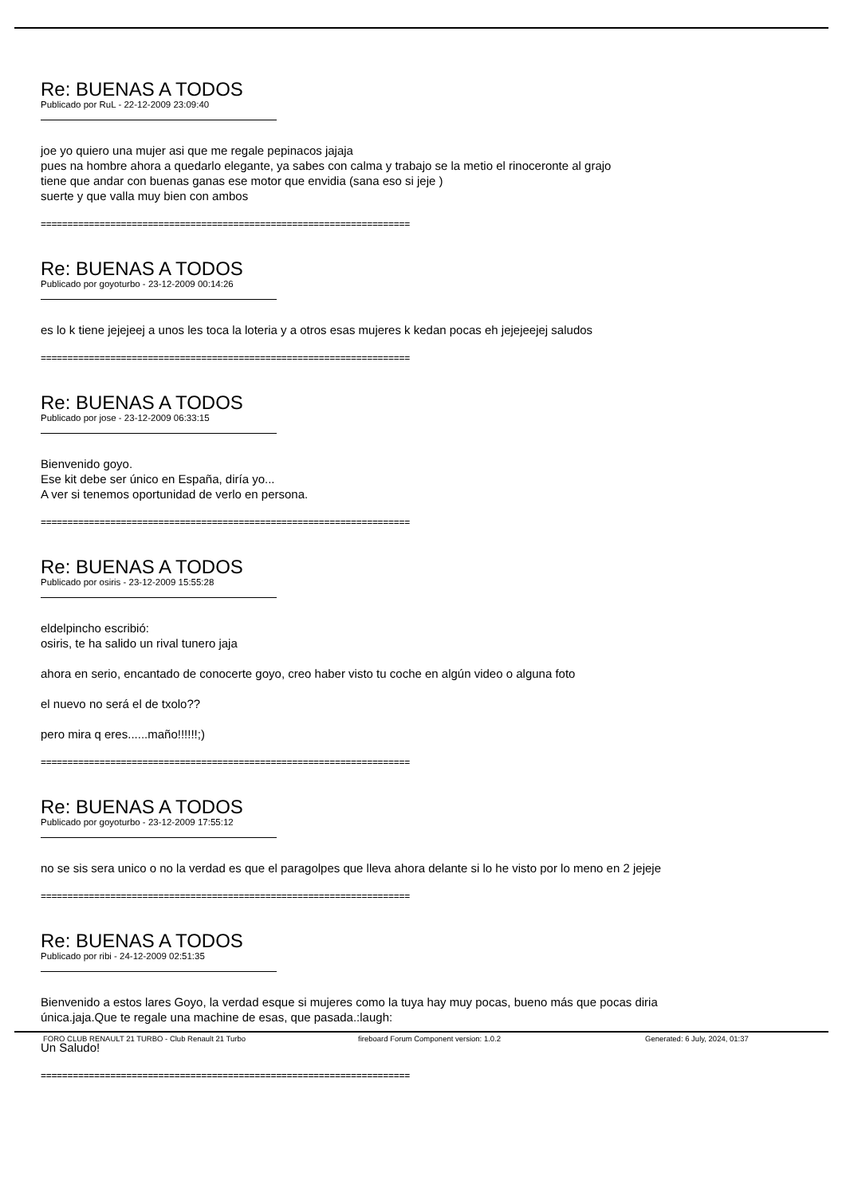Re: BUENAS A TODOS
Publicado por RuL - 22-12-2009 23:09:40
joe yo quiero una mujer asi que me regale pepinacos jajaja
pues na hombre ahora a quedarlo elegante, ya sabes con calma y trabajo se la metio el rinoceronte al grajo
tiene que andar con buenas ganas ese motor que envidia (sana eso si jeje )
suerte y que valla muy bien con ambos
=====================================================================
Re: BUENAS A TODOS
Publicado por goyoturbo - 23-12-2009 00:14:26
es lo k tiene jejejeej a unos les toca la loteria y a otros esas mujeres k kedan pocas eh jejejeejej saludos
=====================================================================
Re: BUENAS A TODOS
Publicado por jose - 23-12-2009 06:33:15
Bienvenido goyo.
Ese kit debe ser único en España, diría yo...
A ver si tenemos oportunidad de verlo en persona.
=====================================================================
Re: BUENAS A TODOS
Publicado por osiris - 23-12-2009 15:55:28
eldelpincho escribió:
osiris, te ha salido un rival tunero jaja
ahora en serio, encantado de conocerte goyo, creo haber visto tu coche en algún video o alguna foto
el nuevo no será el de txolo??
pero mira q eres......maño!!!!!!;)
=====================================================================
Re: BUENAS A TODOS
Publicado por goyoturbo - 23-12-2009 17:55:12
no se sis sera unico o no la verdad es que el paragolpes que lleva ahora delante si lo he visto por lo meno en 2 jejeje
=====================================================================
Re: BUENAS A TODOS
Publicado por ribi - 24-12-2009 02:51:35
Bienvenido a estos lares Goyo, la verdad esque si mujeres como la tuya hay muy pocas, bueno más que pocas diria
única.jaja.Que te regale una machine de esas, que pasada.:laugh:
Un Saludo!
=====================================================================
FORO CLUB RENAULT 21 TURBO - Club Renault 21 Turbo fireboard Forum Component version: 1.0.2 Generated: 6 July, 2024, 01:37